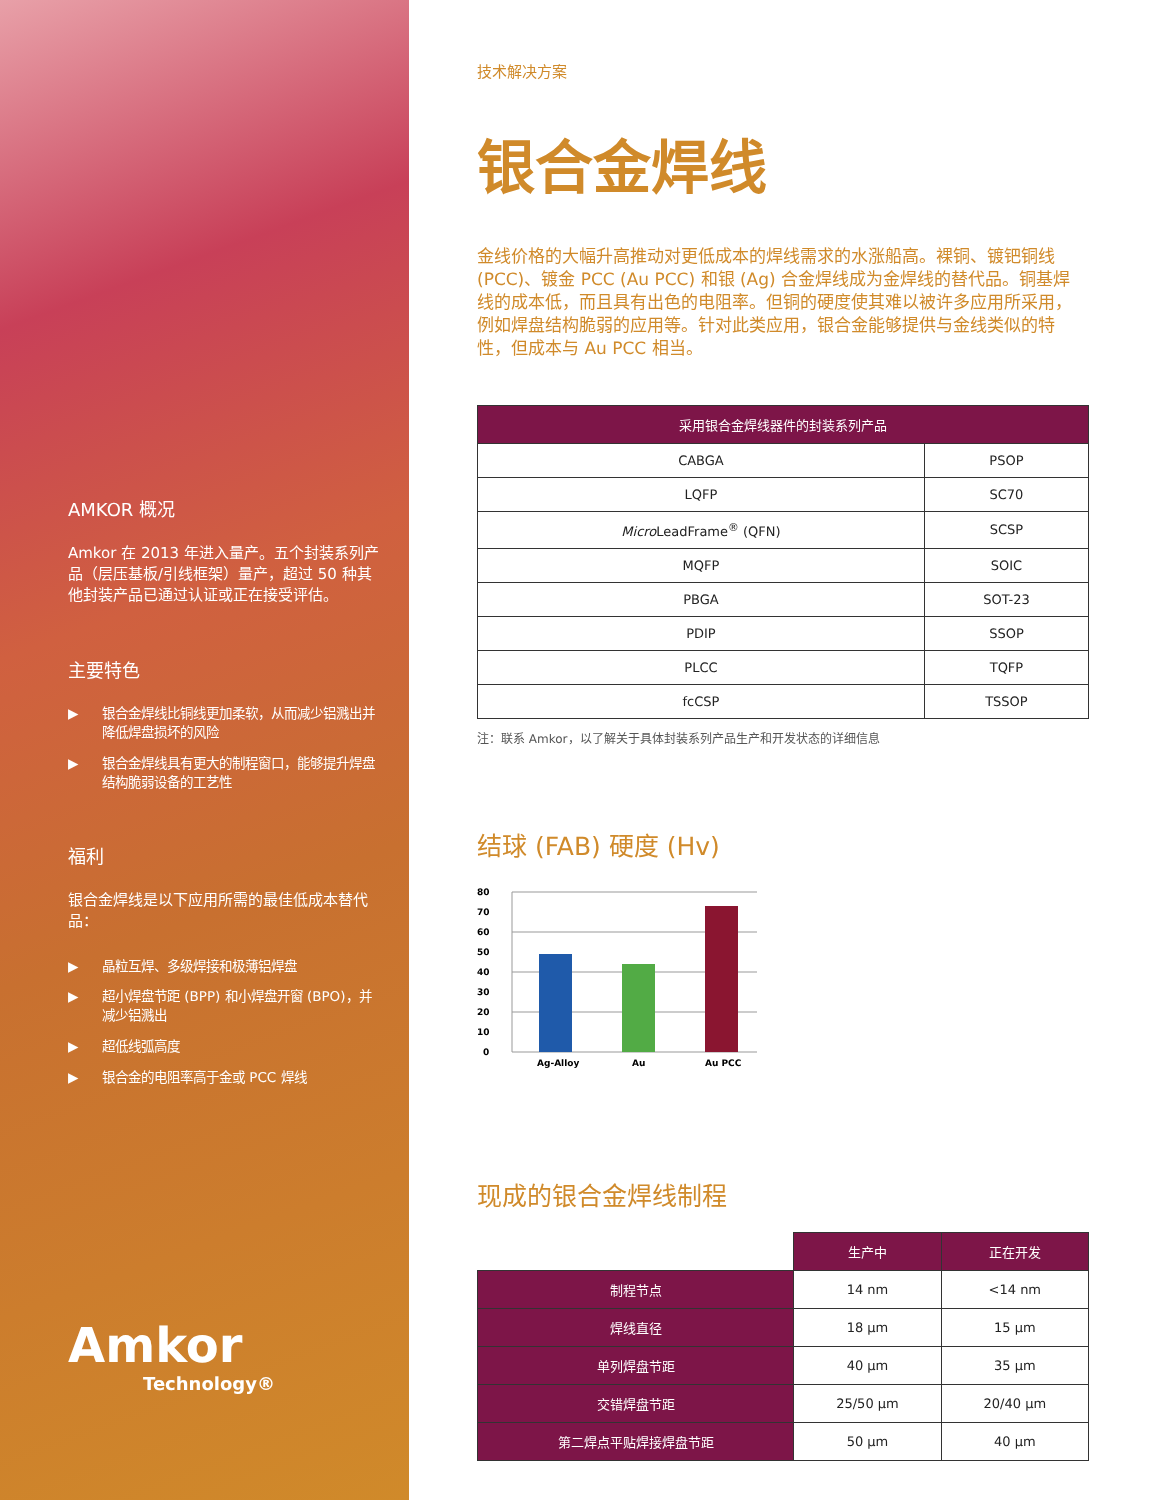AMKOR 概况
Amkor 在 2013 年进入量产。五个封装系列产品（层压基板/引线框架）量产，超过 50 种其他封装产品已通过认证或正在接受评估。
主要特色
▶ 银合金焊线比铜线更加柔软，从而减少铝溅出并降低焊盘损坏的风险
▶ 银合金焊线具有更大的制程窗口，能够提升焊盘结构脆弱设备的工艺性
福利
银合金焊线是以下应用所需的最佳低成本替代品：
▶ 晶粒互焊、多级焊接和极薄铝焊盘
▶ 超小焊盘节距 (BPP) 和小焊盘开窗 (BPO)，并减少铝溅出
▶ 超低线弧高度
▶ 银合金的电阻率高于金或 PCC 焊线
Amkor
Technology®
技术解决方案
银合金焊线
金线价格的大幅升高推动对更低成本的焊线需求的水涨船高。裸铜、镀钯铜线 (PCC)、镀金 PCC (Au PCC) 和银 (Ag) 合金焊线成为金焊线的替代品。铜基焊线的成本低，而且具有出色的电阻率。但铜的硬度使其难以被许多应用所采用，例如焊盘结构脆弱的应用等。针对此类应用，银合金能够提供与金线类似的特性，但成本与 Au PCC 相当。
| 采用银合金焊线器件的封装系列产品 | |
| --- | --- |
| CABGA | PSOP |
| LQFP | SC70 |
| Micro LeadFrame<sup>®</sup> (QFN) | SCSP |
| MQFP | SOIC |
| PBGA | SOT-23 |
| PDIP | SSOP |
| PLCC | TQFP |
| fcCSP | TSSOP |
注：联系 Amkor，以了解关于具体封装系列产品生产和开发状态的详细信息
结球 (FAB) 硬度 (Hv)
80
70
60
50
40
30
20
10
0
Ag-Alloy
Au
Au PCC
现成的银合金焊线制程
| | 生产中 | 正在开发 |
| 制程节点 | 14 nm | <14 nm |
| 焊线直径 | 18 µm | 15 µm |
| 单列焊盘节距 | 40 µm | 35 µm |
| 交错焊盘节距 | 25/50 µm | 20/40 µm |
| 第二焊点平贴焊接焊盘节距 | 50 µm | 40 µm |